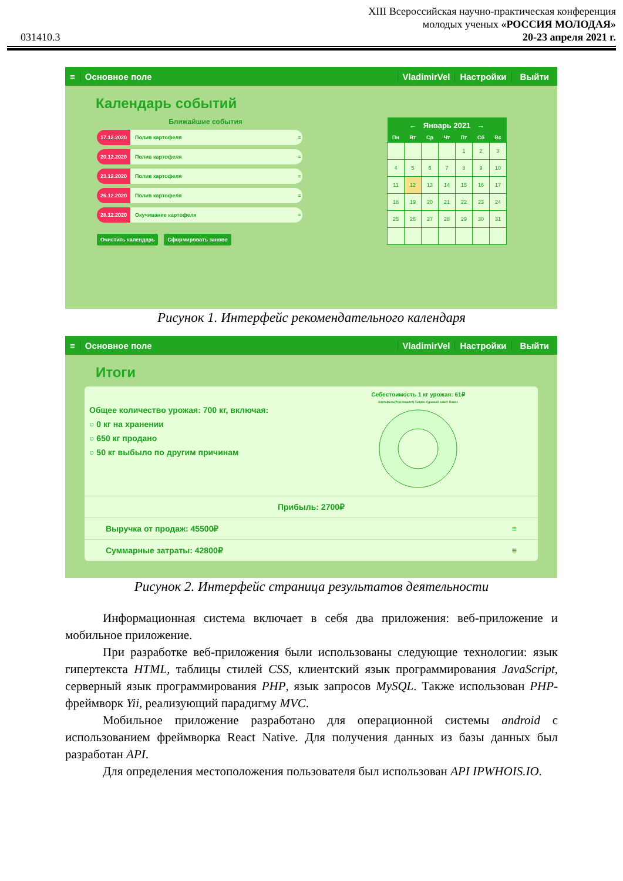031410.3
XIII Всероссийская научно-практическая конференция
молодых ученых «РОССИЯ МОЛОДАЯ»
20-23 апреля 2021 г.
≡ Основное поле VladimirVel Настройки Выйти
Календарь событий
Ближайшие события
17.12.2020 Полив картофеля ≡
20.12.2020 Полив картофеля ≡
23.12.2020 Полив картофеля ≡
26.12.2020 Полив картофеля ≡
28.12.2020 Окучивание картофеля ≡
Очистить календарь Сформировать заново
| ← Январь 2021 → | | | | | | |
| --- | --- | --- | --- | --- | --- | --- |
| Пн | Вт | Ср | Чт | Пт | Сб | Вс |
| | | | | 1 | 2 | 3 |
| 4 | 5 | 6 | 7 | 8 | 9 | 10 |
| 11 | 12 | 13 | 14 | 15 | 16 | 17 |
| 18 | 19 | 20 | 21 | 22 | 23 | 24 |
| 25 | 26 | 27 | 28 | 29 | 30 | 31 |
Рисунок 1. Интерфейс рекомендательного календаря
≡ Основное поле VladimirVel Настройки Выйти
Итоги
Общее количество урожая: 700 кг, включая:
○ 0 кг на хранении
○ 650 кг продано
○ 50 кг выбыло по другим причинам
Себестоимость 1 кг урожая: 61₽
Картофель(Ред скарлет) Танрек Куриный помёт Навоз
Прибыль: 2700₽
Выручка от продаж: 45500₽ ≡
Суммарные затраты: 42800₽ ≡
Рисунок 2. Интерфейс страница результатов деятельности
Информационная система включает в себя два приложения: веб-приложение и мобильное приложение.
При разработке веб-приложения были использованы следующие технологии: язык гипертекста HTML, таблицы стилей CSS, клиентский язык программирования JavaScript, серверный язык программирования PHP, язык запросов MySQL. Также использован PHP-фреймворк Yii, реализующий парадигму MVC.
Мобильное приложение разработано для операционной системы android с использованием фреймворка React Native. Для получения данных из базы данных был разработан API.
Для определения местоположения пользователя был использован API IPWHOIS.IO.